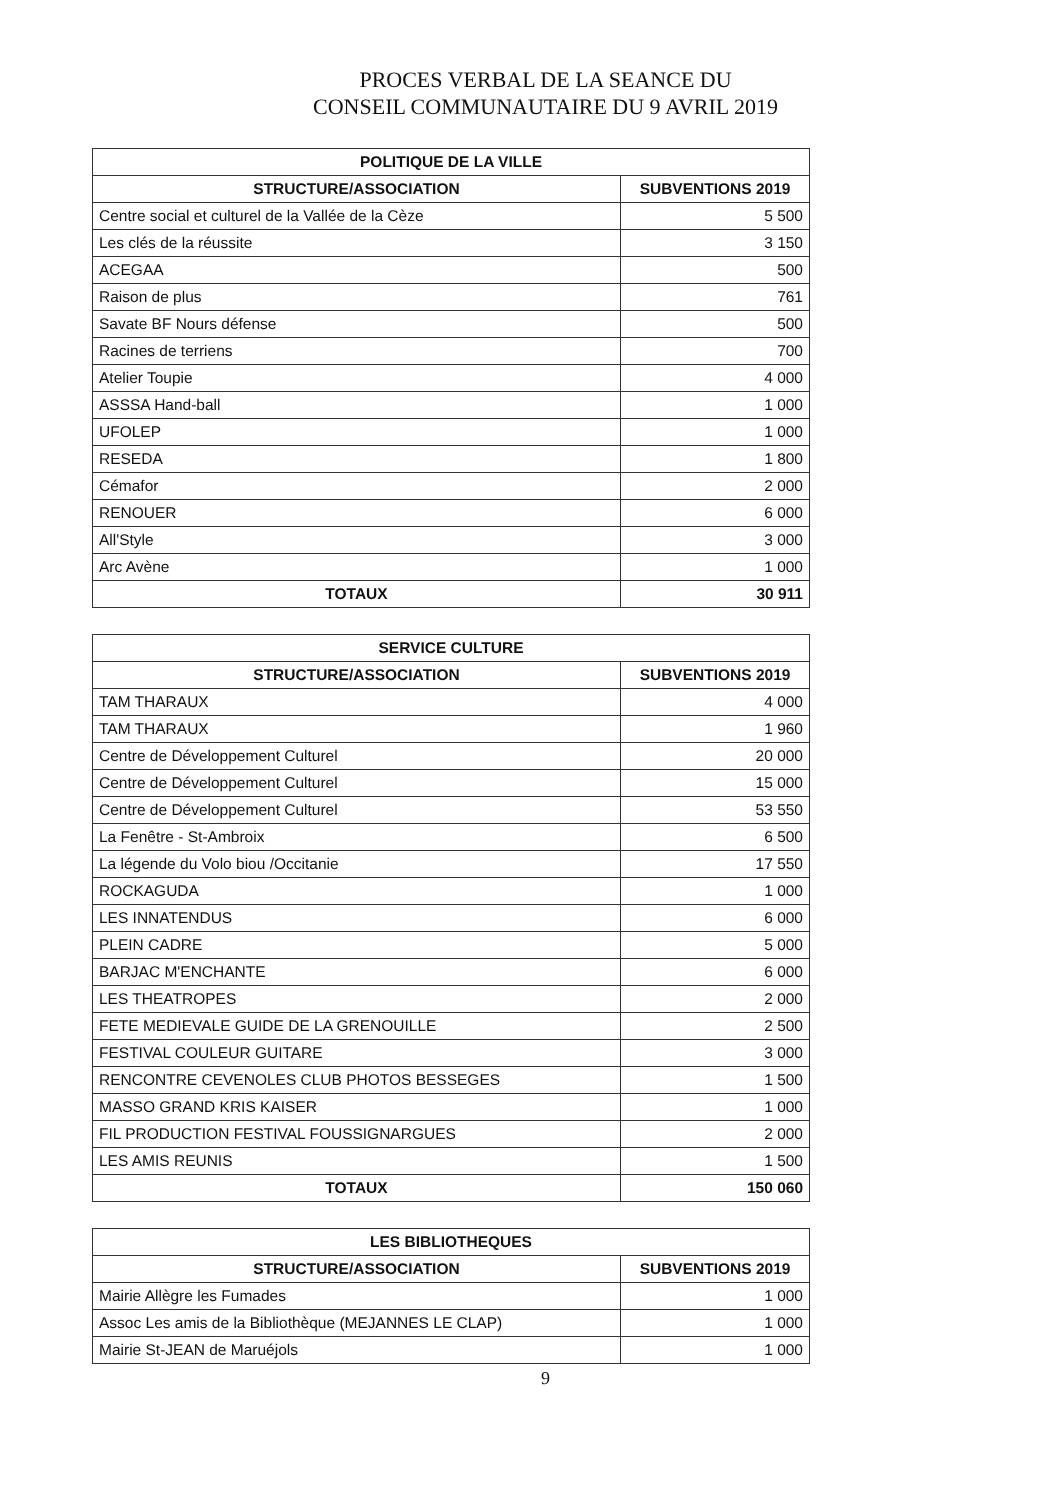PROCES VERBAL DE LA SEANCE DU
CONSEIL COMMUNAUTAIRE DU 9 AVRIL 2019
| POLITIQUE DE LA VILLE | |
| --- | --- |
| STRUCTURE/ASSOCIATION | SUBVENTIONS 2019 |
| Centre social et culturel de la Vallée de la Cèze | 5 500 |
| Les clés de la réussite | 3 150 |
| ACEGAA | 500 |
| Raison de plus | 761 |
| Savate BF Nours défense | 500 |
| Racines de terriens | 700 |
| Atelier Toupie | 4 000 |
| ASSSA Hand-ball | 1 000 |
| UFOLEP | 1 000 |
| RESEDA | 1 800 |
| Cémafor | 2 000 |
| RENOUER | 6 000 |
| All'Style | 3 000 |
| Arc Avène | 1 000 |
| TOTAUX | 30 911 |
| SERVICE CULTURE | |
| --- | --- |
| STRUCTURE/ASSOCIATION | SUBVENTIONS 2019 |
| TAM THARAUX | 4 000 |
| TAM THARAUX | 1 960 |
| Centre de Développement Culturel | 20 000 |
| Centre de Développement Culturel | 15 000 |
| Centre de Développement Culturel | 53 550 |
| La Fenêtre - St-Ambroix | 6 500 |
| La légende du Volo biou /Occitanie | 17 550 |
| ROCKAGUDA | 1 000 |
| LES INNATENDUS | 6 000 |
| PLEIN CADRE | 5 000 |
| BARJAC M'ENCHANTE | 6 000 |
| LES THEATROPES | 2 000 |
| FETE MEDIEVALE GUIDE DE LA GRENOUILLE | 2 500 |
| FESTIVAL COULEUR GUITARE | 3 000 |
| RENCONTRE CEVENOLES CLUB PHOTOS BESSEGES | 1 500 |
| MASSO GRAND KRIS KAISER | 1 000 |
| FIL PRODUCTION FESTIVAL FOUSSIGNARGUES | 2 000 |
| LES AMIS REUNIS | 1 500 |
| TOTAUX | 150 060 |
| LES BIBLIOTHEQUES | |
| --- | --- |
| STRUCTURE/ASSOCIATION | SUBVENTIONS 2019 |
| Mairie Allègre les Fumades | 1 000 |
| Assoc Les amis de la Bibliothèque (MEJANNES LE CLAP) | 1 000 |
| Mairie St-JEAN de Maruéjols | 1 000 |
9